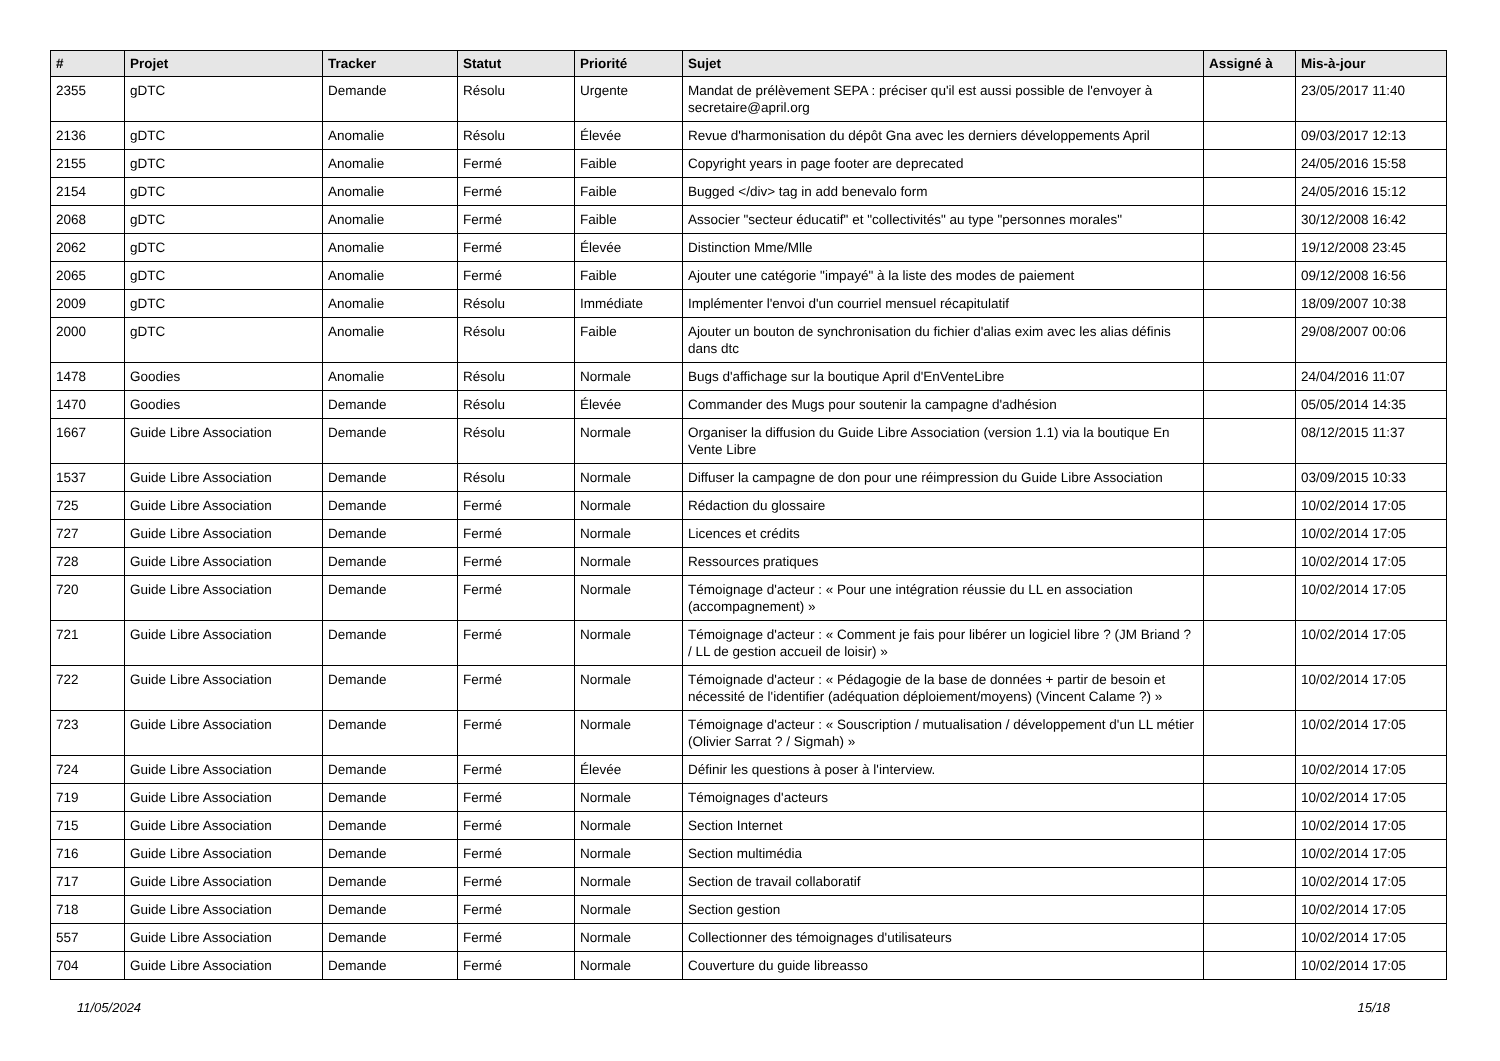| # | Projet | Tracker | Statut | Priorité | Sujet | Assigné à | Mis-à-jour |
| --- | --- | --- | --- | --- | --- | --- | --- |
| 2355 | gDTC | Demande | Résolu | Urgente | Mandat de prélèvement SEPA : préciser qu'il est aussi possible de l'envoyer à secretaire@april.org | | 23/05/2017 11:40 |
| 2136 | gDTC | Anomalie | Résolu | Élevée | Revue d'harmonisation du dépôt Gna avec les derniers développements April | | 09/03/2017 12:13 |
| 2155 | gDTC | Anomalie | Fermé | Faible | Copyright years in page footer are deprecated | | 24/05/2016 15:58 |
| 2154 | gDTC | Anomalie | Fermé | Faible | Bugged </div> tag in add benevalo form | | 24/05/2016 15:12 |
| 2068 | gDTC | Anomalie | Fermé | Faible | Associer "secteur éducatif" et "collectivités" au type "personnes morales" | | 30/12/2008 16:42 |
| 2062 | gDTC | Anomalie | Fermé | Élevée | Distinction Mme/Mlle | | 19/12/2008 23:45 |
| 2065 | gDTC | Anomalie | Fermé | Faible | Ajouter une catégorie "impayé" à la liste des modes de paiement | | 09/12/2008 16:56 |
| 2009 | gDTC | Anomalie | Résolu | Immédiate | Implémenter l'envoi d'un courriel mensuel récapitulatif | | 18/09/2007 10:38 |
| 2000 | gDTC | Anomalie | Résolu | Faible | Ajouter un bouton de synchronisation du fichier d'alias exim avec les alias définis dans dtc | | 29/08/2007 00:06 |
| 1478 | Goodies | Anomalie | Résolu | Normale | Bugs d'affichage sur la boutique April d'EnVenteLibre | | 24/04/2016 11:07 |
| 1470 | Goodies | Demande | Résolu | Élevée | Commander des Mugs pour soutenir la campagne d'adhésion | | 05/05/2014 14:35 |
| 1667 | Guide Libre Association | Demande | Résolu | Normale | Organiser la diffusion du Guide Libre Association (version 1.1) via la boutique En Vente Libre | | 08/12/2015 11:37 |
| 1537 | Guide Libre Association | Demande | Résolu | Normale | Diffuser la campagne de don pour une réimpression du Guide Libre Association | | 03/09/2015 10:33 |
| 725 | Guide Libre Association | Demande | Fermé | Normale | Rédaction du glossaire | | 10/02/2014 17:05 |
| 727 | Guide Libre Association | Demande | Fermé | Normale | Licences et crédits | | 10/02/2014 17:05 |
| 728 | Guide Libre Association | Demande | Fermé | Normale | Ressources pratiques | | 10/02/2014 17:05 |
| 720 | Guide Libre Association | Demande | Fermé | Normale | Témoignage d'acteur : « Pour une intégration réussie du LL en association (accompagnement) » | | 10/02/2014 17:05 |
| 721 | Guide Libre Association | Demande | Fermé | Normale | Témoignage d'acteur : « Comment je fais pour libérer un logiciel libre ? (JM Briand ? / LL de gestion accueil de loisir) » | | 10/02/2014 17:05 |
| 722 | Guide Libre Association | Demande | Fermé | Normale | Témoignade d'acteur : « Pédagogie de la base de données + partir de besoin et nécessité de l'identifier (adéquation déploiement/moyens) (Vincent Calame ?) » | | 10/02/2014 17:05 |
| 723 | Guide Libre Association | Demande | Fermé | Normale | Témoignage d'acteur : « Souscription / mutualisation / développement d'un LL métier (Olivier Sarrat ? / Sigmah) » | | 10/02/2014 17:05 |
| 724 | Guide Libre Association | Demande | Fermé | Élevée | Définir les questions à poser à l'interview. | | 10/02/2014 17:05 |
| 719 | Guide Libre Association | Demande | Fermé | Normale | Témoignages d'acteurs | | 10/02/2014 17:05 |
| 715 | Guide Libre Association | Demande | Fermé | Normale | Section Internet | | 10/02/2014 17:05 |
| 716 | Guide Libre Association | Demande | Fermé | Normale | Section multimédia | | 10/02/2014 17:05 |
| 717 | Guide Libre Association | Demande | Fermé | Normale | Section de travail collaboratif | | 10/02/2014 17:05 |
| 718 | Guide Libre Association | Demande | Fermé | Normale | Section gestion | | 10/02/2014 17:05 |
| 557 | Guide Libre Association | Demande | Fermé | Normale | Collectionner des témoignages d'utilisateurs | | 10/02/2014 17:05 |
| 704 | Guide Libre Association | Demande | Fermé | Normale | Couverture du guide libreasso | | 10/02/2014 17:05 |
11/05/2024 15/18